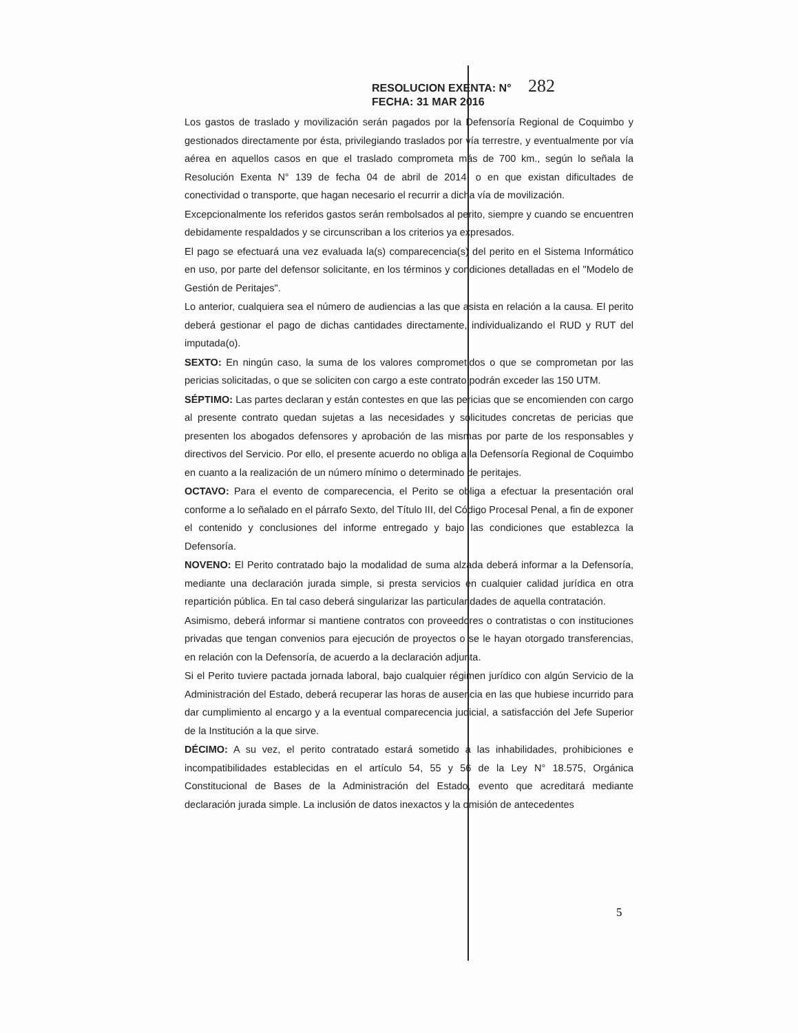RESOLUCION EXENTA: N° 282
FECHA: 31 MAR 2016
Los gastos de traslado y movilización serán pagados por la Defensoría Regional de Coquimbo y gestionados directamente por ésta, privilegiando traslados por vía terrestre, y eventualmente por vía aérea en aquellos casos en que el traslado comprometa más de 700 km., según lo señala la Resolución Exenta N° 139 de fecha 04 de abril de 2014, o en que existan dificultades de conectividad o transporte, que hagan necesario el recurrir a dicha vía de movilización.
Excepcionalmente los referidos gastos serán rembolsados al perito, siempre y cuando se encuentren debidamente respaldados y se circunscriban a los criterios ya expresados.
El pago se efectuará una vez evaluada la(s) comparecencia(s) del perito en el Sistema Informático en uso, por parte del defensor solicitante, en los términos y condiciones detalladas en el "Modelo de Gestión de Peritajes".
Lo anterior, cualquiera sea el número de audiencias a las que asista en relación a la causa. El perito deberá gestionar el pago de dichas cantidades directamente, individualizando el RUD y RUT del imputada(o).
SEXTO: En ningún caso, la suma de los valores comprometidos o que se comprometan por las pericias solicitadas, o que se soliciten con cargo a este contrato podrán exceder las 150 UTM.
SÉPTIMO: Las partes declaran y están contestes en que las pericias que se encomienden con cargo al presente contrato quedan sujetas a las necesidades y solicitudes concretas de pericias que presenten los abogados defensores y aprobación de las mismas por parte de los responsables y directivos del Servicio. Por ello, el presente acuerdo no obliga a la Defensoría Regional de Coquimbo en cuanto a la realización de un número mínimo o determinado de peritajes.
OCTAVO: Para el evento de comparecencia, el Perito se obliga a efectuar la presentación oral conforme a lo señalado en el párrafo Sexto, del Título III, del Código Procesal Penal, a fin de exponer el contenido y conclusiones del informe entregado y bajo las condiciones que establezca la Defensoría.
NOVENO: El Perito contratado bajo la modalidad de suma alzada deberá informar a la Defensoría, mediante una declaración jurada simple, si presta servicios en cualquier calidad jurídica en otra repartición pública. En tal caso deberá singularizar las particularidades de aquella contratación.
Asimismo, deberá informar si mantiene contratos con proveedores o contratistas o con instituciones privadas que tengan convenios para ejecución de proyectos o se le hayan otorgado transferencias, en relación con la Defensoría, de acuerdo a la declaración adjunta.
Si el Perito tuviere pactada jornada laboral, bajo cualquier régimen jurídico con algún Servicio de la Administración del Estado, deberá recuperar las horas de ausencia en las que hubiese incurrido para dar cumplimiento al encargo y a la eventual comparecencia judicial, a satisfacción del Jefe Superior de la Institución a la que sirve.
DÉCIMO: A su vez, el perito contratado estará sometido a las inhabilidades, prohibiciones e incompatibilidades establecidas en el artículo 54, 55 y 56 de la Ley N° 18.575, Orgánica Constitucional de Bases de la Administración del Estado, evento que acreditará mediante declaración jurada simple. La inclusión de datos inexactos y la omisión de antecedentes
5